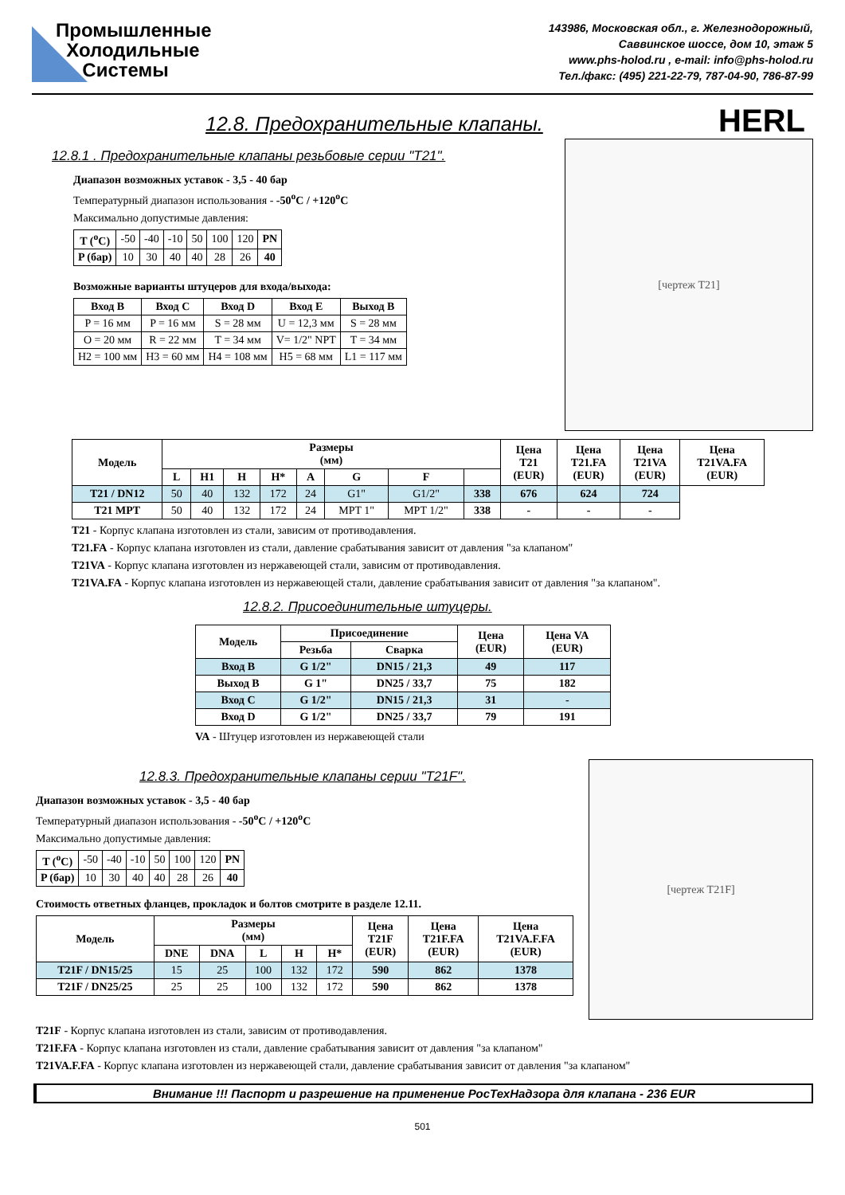Промышленные
Холодильные
Системы
143986, Московская обл., г. Железнодорожный,
Саввинское шоссе, дом 10, этаж 5
www.phs-holod.ru , e-mail: info@phs-holod.ru
Тел./факс: (495) 221-22-79, 787-04-90, 786-87-99
12.8. Предохранительные клапаны.
HERL
12.8.1 . Предохранительные клапаны резьбовые серии "T21".
Диапазон возможных уставок - 3,5 - 40 бар
Температурный диапазон использования - -50<sup>o</sup>C / +120<sup>o</sup>C
Максимально допустимые давления:
| T (<sup>o</sup>C) | -50 | -40 | -10 | 50 | 100 | 120 | PN |
| P (бар) | 10 | 30 | 40 | 40 | 28 | 26 | 40 |
Возможные варианты штуцеров для входа/выхода:
| Вход B | Вход C | Вход D | Вход E | Выход B |
| --- | --- | --- | --- | --- |
| P = 16 мм | P = 16 мм | S = 28 мм | U = 12,3 мм | S = 28 мм |
| O = 20 мм | R = 22 мм | T = 34 мм | V= 1/2" NPT | T = 34 мм |
| H2 = 100 мм | H3 = 60 мм | H4 = 108 мм | H5 = 68 мм | L1 = 117 мм |
[чертеж T21]
| Модель | Размеры (мм) | | | | | | | | Цена T21 (EUR) | Цена T21.FA (EUR) | Цена T21VA (EUR) | Цена T21VA.FA (EUR) |
| --- | --- | --- | --- | --- | --- | --- | --- | --- | --- | --- | --- | --- |
| | L | H1 | H | H* | A | G | F | | | | | |
| T21 / DN12 | 50 | 40 | 132 | 172 | 24 | G1" | G1/2" | 338 | 676 | 624 | 724 | |
| T21 MPT | 50 | 40 | 132 | 172 | 24 | MPT 1" | MPT 1/2" | 338 | - | - | - | |
T21 - Корпус клапана изготовлен из стали, зависим от противодавления.
T21.FA - Корпус клапана изготовлен из стали, давление срабатывания зависит от давления "за клапаном"
T21VA - Корпус клапана изготовлен из нержавеющей стали, зависим от противодавления.
T21VA.FA - Корпус клапана изготовлен из нержавеющей стали, давление срабатывания зависит от давления "за клапаном".
12.8.2. Присоединительные штуцеры.
| Модель | Присоединение | | Цена (EUR) | Цена VA (EUR) |
| --- | --- | --- | --- | --- |
| | Резьба | Сварка | | |
| Вход B | G 1/2" | DN15 / 21,3 | 49 | 117 |
| Выход B | G 1" | DN25 / 33,7 | 75 | 182 |
| Вход C | G 1/2" | DN15 / 21,3 | 31 | - |
| Вход D | G 1/2" | DN25 / 33,7 | 79 | 191 |
VA - Штуцер изготовлен из нержавеющей стали
12.8.3. Предохранительные клапаны серии "T21F".
Диапазон возможных уставок - 3,5 - 40 бар
Температурный диапазон использования - -50<sup>o</sup>C / +120<sup>o</sup>C
Максимально допустимые давления:
| T (<sup>o</sup>C) | -50 | -40 | -10 | 50 | 100 | 120 | PN |
| P (бар) | 10 | 30 | 40 | 40 | 28 | 26 | 40 |
Стоимость ответных фланцев, прокладок и болтов смотрите в разделе 12.11.
| Модель | Размеры (мм) | | | | | Цена T21F (EUR) | Цена T21F.FA (EUR) | Цена T21VA.F.FA (EUR) |
| --- | --- | --- | --- | --- | --- | --- | --- | --- |
| | DNE | DNA | L | H | H* | | | |
| T21F / DN15/25 | 15 | 25 | 100 | 132 | 172 | 590 | 862 | 1378 |
| T21F / DN25/25 | 25 | 25 | 100 | 132 | 172 | 590 | 862 | 1378 |
[чертеж T21F]
T21F - Корпус клапана изготовлен из стали, зависим от противодавления.
T21F.FA - Корпус клапана изготовлен из стали, давление срабатывания зависит от давления "за клапаном"
T21VA.F.FA - Корпус клапана изготовлен из нержавеющей стали, давление срабатывания зависит от давления "за клапаном"
Внимание !!! Паспорт и разрешение на применение РосТехНадзора для клапана - 236 EUR
501